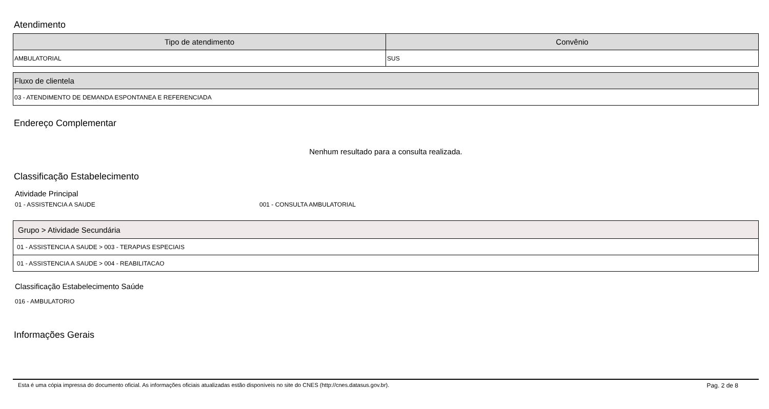Atendimento
| Tipo de atendimento | Convênio |
| --- | --- |
| AMBULATORIAL | SUS |
| Fluxo de clientela |
| --- |
| 03 - ATENDIMENTO DE DEMANDA ESPONTANEA E REFERENCIADA |
Endereço Complementar
Nenhum resultado para a consulta realizada.
Classificação Estabelecimento
Atividade Principal
01 - ASSISTENCIA A SAUDE 001 - CONSULTA AMBULATORIAL
| Grupo > Atividade Secundária |
| --- |
| 01 - ASSISTENCIA A SAUDE > 003 - TERAPIAS ESPECIAIS |
| 01 - ASSISTENCIA A SAUDE > 004 - REABILITACAO |
Classificação Estabelecimento Saúde
016 - AMBULATORIO
Informações Gerais
Esta é uma cópia impressa do documento oficial. As informações oficiais atualizadas estão disponíveis no site do CNES (http://cnes.datasus.gov.br). Pag. 2 de 8